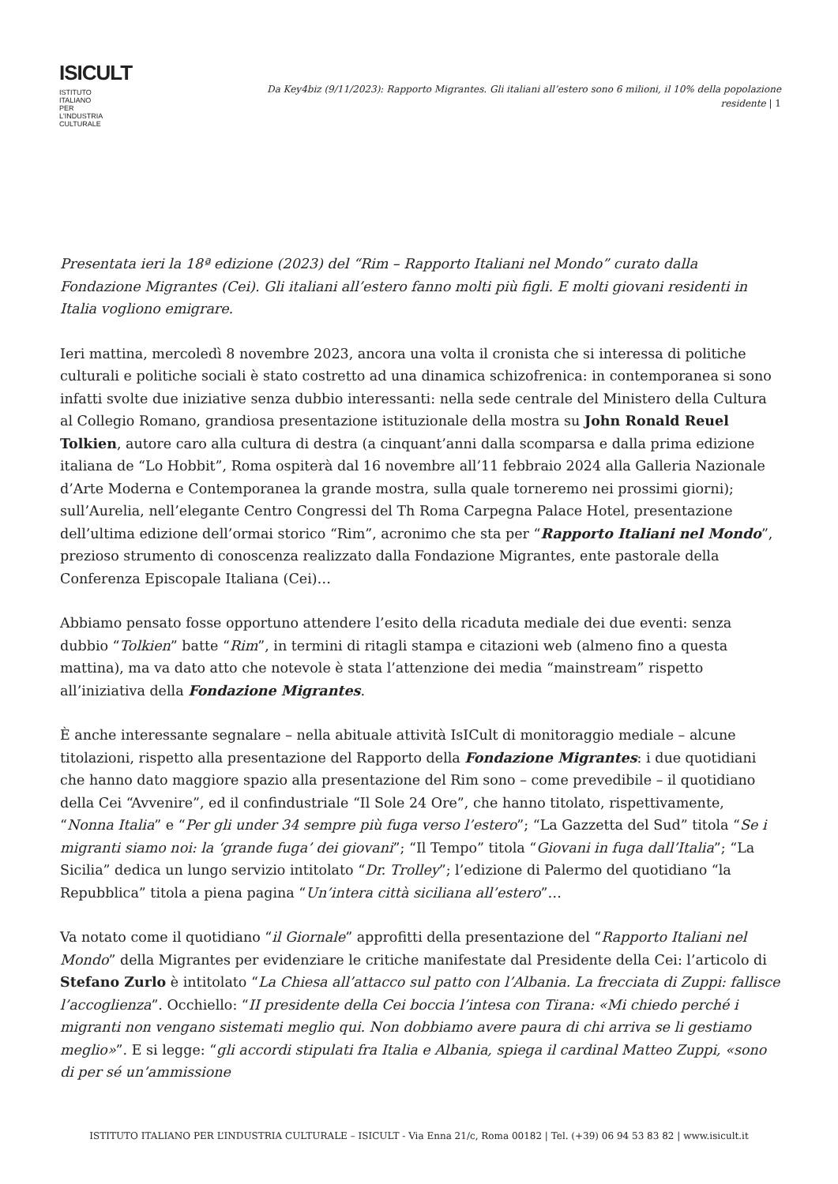ISICULT
ISTITUTO ITALIANO PER L'INDUSTRIA CULTURALE
Da Key4biz (9/11/2023): Rapporto Migrantes. Gli italiani all’estero sono 6 milioni, il 10% della popolazione residente | 1
Presentata ieri la 18ª edizione (2023) del “Rim – Rapporto Italiani nel Mondo” curato dalla Fondazione Migrantes (Cei). Gli italiani all’estero fanno molti più figli. E molti giovani residenti in Italia vogliono emigrare.
Ieri mattina, mercoledì 8 novembre 2023, ancora una volta il cronista che si interessa di politiche culturali e politiche sociali è stato costretto ad una dinamica schizofrenica: in contemporanea si sono infatti svolte due iniziative senza dubbio interessanti: nella sede centrale del Ministero della Cultura al Collegio Romano, grandiosa presentazione istituzionale della mostra su John Ronald Reuel Tolkien, autore caro alla cultura di destra (a cinquant’anni dalla scomparsa e dalla prima edizione italiana de “Lo Hobbit”, Roma ospiterà dal 16 novembre all’11 febbraio 2024 alla Galleria Nazionale d’Arte Moderna e Contemporanea la grande mostra, sulla quale torneremo nei prossimi giorni); sull’Aurelia, nell’elegante Centro Congressi del Th Roma Carpegna Palace Hotel, presentazione dell’ultima edizione dell’ormai storico “Rim”, acronimo che sta per “Rapporto Italiani nel Mondo”, prezioso strumento di conoscenza realizzato dalla Fondazione Migrantes, ente pastorale della Conferenza Episcopale Italiana (Cei)…
Abbiamo pensato fosse opportuno attendere l’esito della ricaduta mediale dei due eventi: senza dubbio “Tolkien” batte “Rim”, in termini di ritagli stampa e citazioni web (almeno fino a questa mattina), ma va dato atto che notevole è stata l’attenzione dei media “mainstream” rispetto all’iniziativa della Fondazione Migrantes.
È anche interessante segnalare – nella abituale attività IsICult di monitoraggio mediale – alcune titolazioni, rispetto alla presentazione del Rapporto della Fondazione Migrantes: i due quotidiani che hanno dato maggiore spazio alla presentazione del Rim sono – come prevedibile – il quotidiano della Cei “Avvenire”, ed il confindustriale “Il Sole 24 Ore”, che hanno titolato, rispettivamente, “Nonna Italia” e “Per gli under 34 sempre più fuga verso l’estero”; “La Gazzetta del Sud” titola “Se i migranti siamo noi: la ‘grande fuga’ dei giovani”; “Il Tempo” titola “Giovani in fuga dall’Italia”; “La Sicilia” dedica un lungo servizio intitolato “Dr. Trolley”; l’edizione di Palermo del quotidiano “la Repubblica” titola a piena pagina “Un’intera città siciliana all’estero”…
Va notato come il quotidiano “il Giornale” approfitti della presentazione del “Rapporto Italiani nel Mondo” della Migrantes per evidenziare le critiche manifestate dal Presidente della Cei: l’articolo di Stefano Zurlo è intitolato “La Chiesa all’attacco sul patto con l’Albania. La frecciata di Zuppi: fallisce l’accoglienza”. Occhiello: “II presidente della Cei boccia l’intesa con Tirana: «Mi chiedo perché i migranti non vengano sistemati meglio qui. Non dobbiamo avere paura di chi arriva se li gestiamo meglio»”. E si legge: “gli accordi stipulati fra Italia e Albania, spiega il cardinal Matteo Zuppi, «sono di per sé un’ammissione
ISTITUTO ITALIANO PER L’INDUSTRIA CULTURALE – ISICULT - Via Enna 21/c, Roma 00182 | Tel. (+39) 06 94 53 83 82 | www.isicult.it